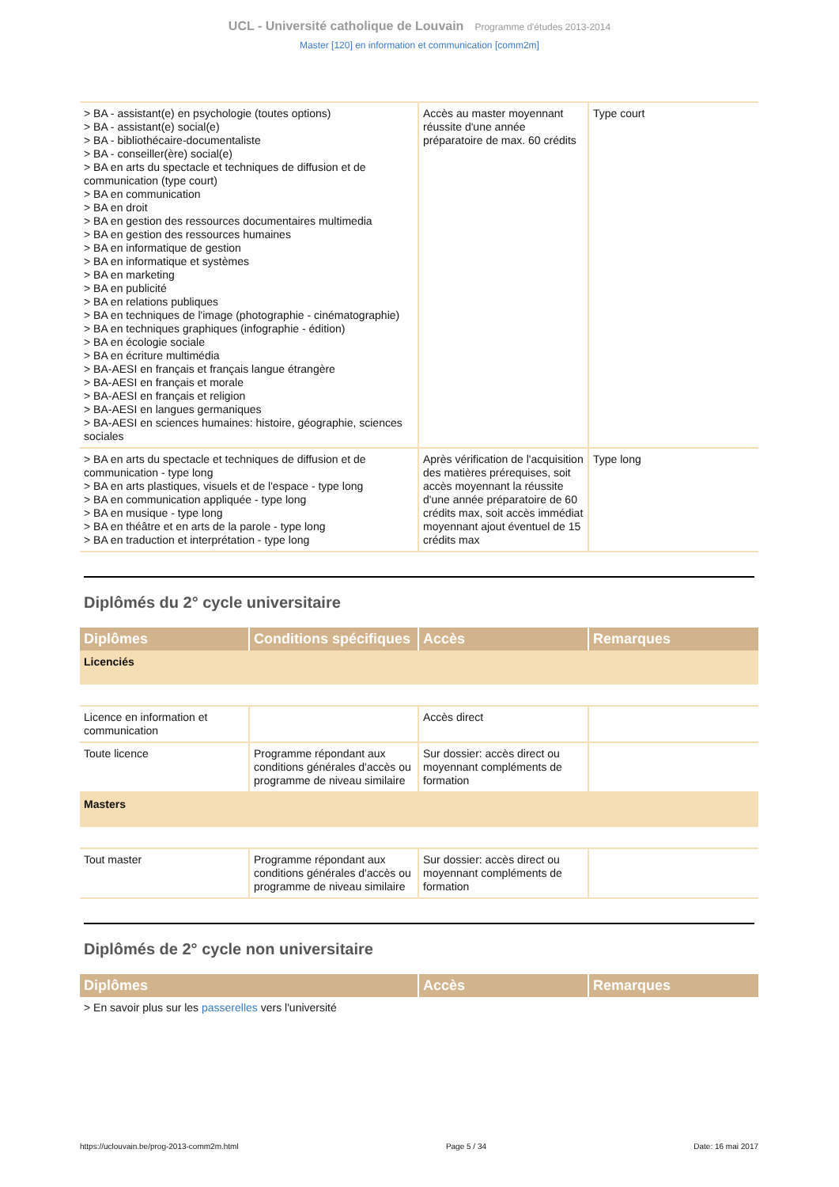UCL - Université catholique de Louvain Programme d'études 2013-2014
Master [120] en information et communication [comm2m]
| > BA - assistant(e) en psychologie (toutes options) > BA - assistant(e) social(e) > BA - bibliothécaire-documentaliste > BA - conseiller(ère) social(e) > BA en arts du spectacle et techniques de diffusion et de communication (type court) > BA en communication > BA en droit > BA en gestion des ressources documentaires multimedia > BA en gestion des ressources humaines > BA en informatique de gestion > BA en informatique et systèmes > BA en marketing > BA en publicité > BA en relations publiques > BA en techniques de l'image (photographie - cinématographie) > BA en techniques graphiques (infographie - édition) > BA en écologie sociale > BA en écriture multimédia > BA-AESI en français et français langue étrangère > BA-AESI en français et morale > BA-AESI en français et religion > BA-AESI en langues germaniques > BA-AESI en sciences humaines: histoire, géographie, sciences sociales | Accès au master moyennant réussite d'une année préparatoire de max. 60 crédits | Type court |
| > BA en arts du spectacle et techniques de diffusion et de communication - type long > BA en arts plastiques, visuels et de l'espace - type long > BA en communication appliquée - type long > BA en musique - type long > BA en théâtre et en arts de la parole - type long > BA en traduction et interprétation - type long | Après vérification de l'acquisition des matières prérequises, soit accès moyennant la réussite d'une année préparatoire de 60 crédits max, soit accès immédiat moyennant ajout éventuel de 15 crédits max | Type long |
Diplômés du 2° cycle universitaire
| Diplômes | Conditions spécifiques | Accès | Remarques |
| --- | --- | --- | --- |
| Licenciés | | | |
| Licence en information et communication | | Accès direct | |
| Toute licence | Programme répondant aux conditions générales d'accès ou programme de niveau similaire | Sur dossier: accès direct ou moyennant compléments de formation | |
| Masters | | | |
| Tout master | Programme répondant aux conditions générales d'accès ou programme de niveau similaire | Sur dossier: accès direct ou moyennant compléments de formation | |
Diplômés de 2° cycle non universitaire
| Diplômes | Accès | Remarques |
| --- | --- | --- |
| > En savoir plus sur les passerelles vers l'université | | |
https://uclouvain.be/prog-2013-comm2m.html Page 5 / 34 Date: 16 mai 2017